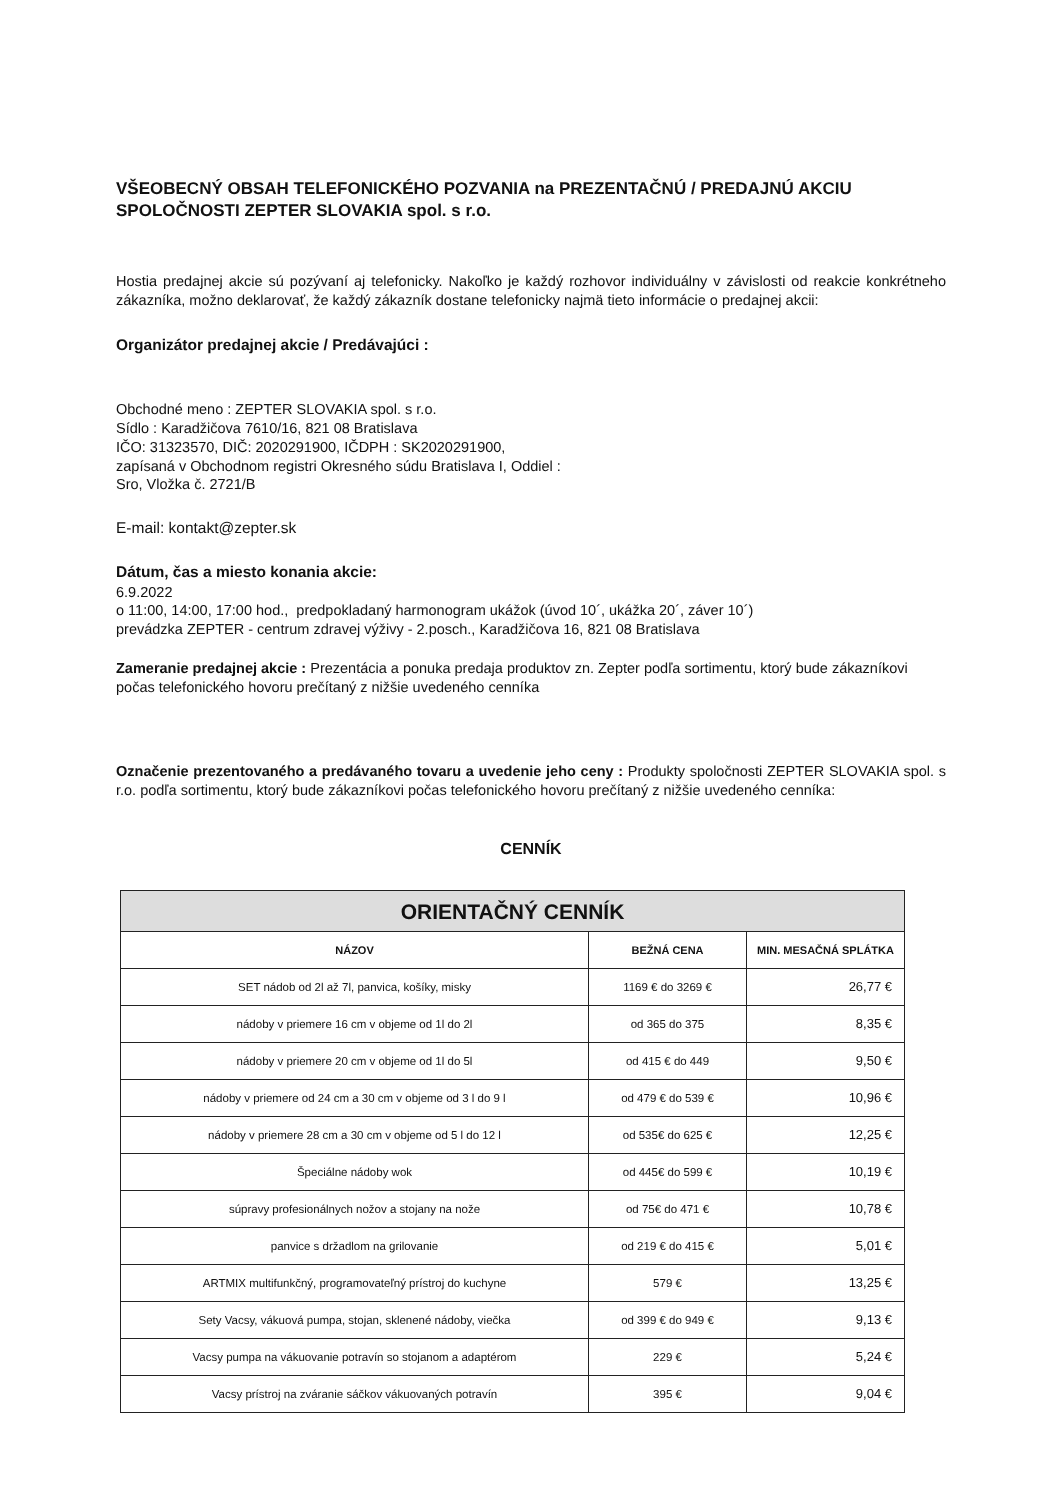VŠEOBECNÝ OBSAH TELEFONICKÉHO POZVANIA na PREZENTAČNÚ / PREDAJNÚ AKCIU SPOLOČNOSTI ZEPTER SLOVAKIA spol. s r.o.
Hostia predajnej akcie sú pozývaní aj telefonicky. Nakoľko je každý rozhovor individuálny v závislosti od reakcie konkrétneho zákazníka, možno deklarovať, že každý zákazník dostane telefonicky najmä tieto informácie o predajnej akcii:
Organizátor predajnej akcie / Predávajúci :
Obchodné meno : ZEPTER SLOVAKIA spol. s r.o.
Sídlo : Karadžičova 7610/16, 821 08 Bratislava
IČO: 31323570, DIČ: 2020291900, IČDPH : SK2020291900,
zapísaná v Obchodnom registri Okresného súdu Bratislava I, Oddiel :
Sro, Vložka č. 2721/B
E-mail: kontakt@zepter.sk
Dátum, čas a miesto konania akcie:
6.9.2022
o 11:00, 14:00, 17:00 hod., predpokladaný harmonogram ukážok (úvod 10´, ukážka 20´, záver 10´)
prevádzka ZEPTER - centrum zdravej výživy - 2.posch., Karadžičova 16, 821 08 Bratislava
Zameranie predajnej akcie : Prezentácia a ponuka predaja produktov zn. Zepter podľa sortimentu, ktorý bude zákazníkovi počas telefonického hovoru prečítaný z nižšie uvedeného cenníka
Označenie prezentovaného a predávaného tovaru a uvedenie jeho ceny : Produkty spoločnosti ZEPTER SLOVAKIA spol. s r.o. podľa sortimentu, ktorý bude zákazníkovi počas telefonického hovoru prečítaný z nižšie uvedeného cenníka:
CENNÍK
| ORIENTAČNÝ CENNÍK | | |
| --- | --- | --- |
| NÁZOV | BEŽNÁ CENA | MIN. MESAČNÁ SPLÁTKA |
| SET nádob od 2l až 7l, panvica, košíky, misky | 1169 € do 3269 € | 26,77 € |
| nádoby v priemere 16 cm v objeme od 1l do 2l | od 365 do 375 | 8,35 € |
| nádoby v priemere 20 cm v objeme od 1l do 5l | od 415 € do 449 | 9,50 € |
| nádoby v priemere od 24 cm a 30 cm v objeme od 3 l do 9 l | od 479 € do 539 € | 10,96 € |
| nádoby v priemere 28 cm a 30 cm v objeme od 5 l do 12 l | od 535€ do 625 € | 12,25 € |
| Špeciálne nádoby wok | od 445€ do 599 € | 10,19 € |
| súpravy profesionálnych nožov a stojany na nože | od 75€ do 471 € | 10,78 € |
| panvice s držadlom na grilovanie | od 219 € do 415 € | 5,01 € |
| ARTMIX multifunkčný, programovateľný prístroj do kuchyne | 579 € | 13,25 € |
| Sety Vacsy, vákuová pumpa, stojan, sklenené nádoby, viečka | od 399 € do 949 € | 9,13 € |
| Vacsy pumpa na vákuovanie potravín so stojanom a adaptérom | 229 € | 5,24 € |
| Vacsy prístroj na zváranie sáčkov vákuovaných potravín | 395 € | 9,04 € |